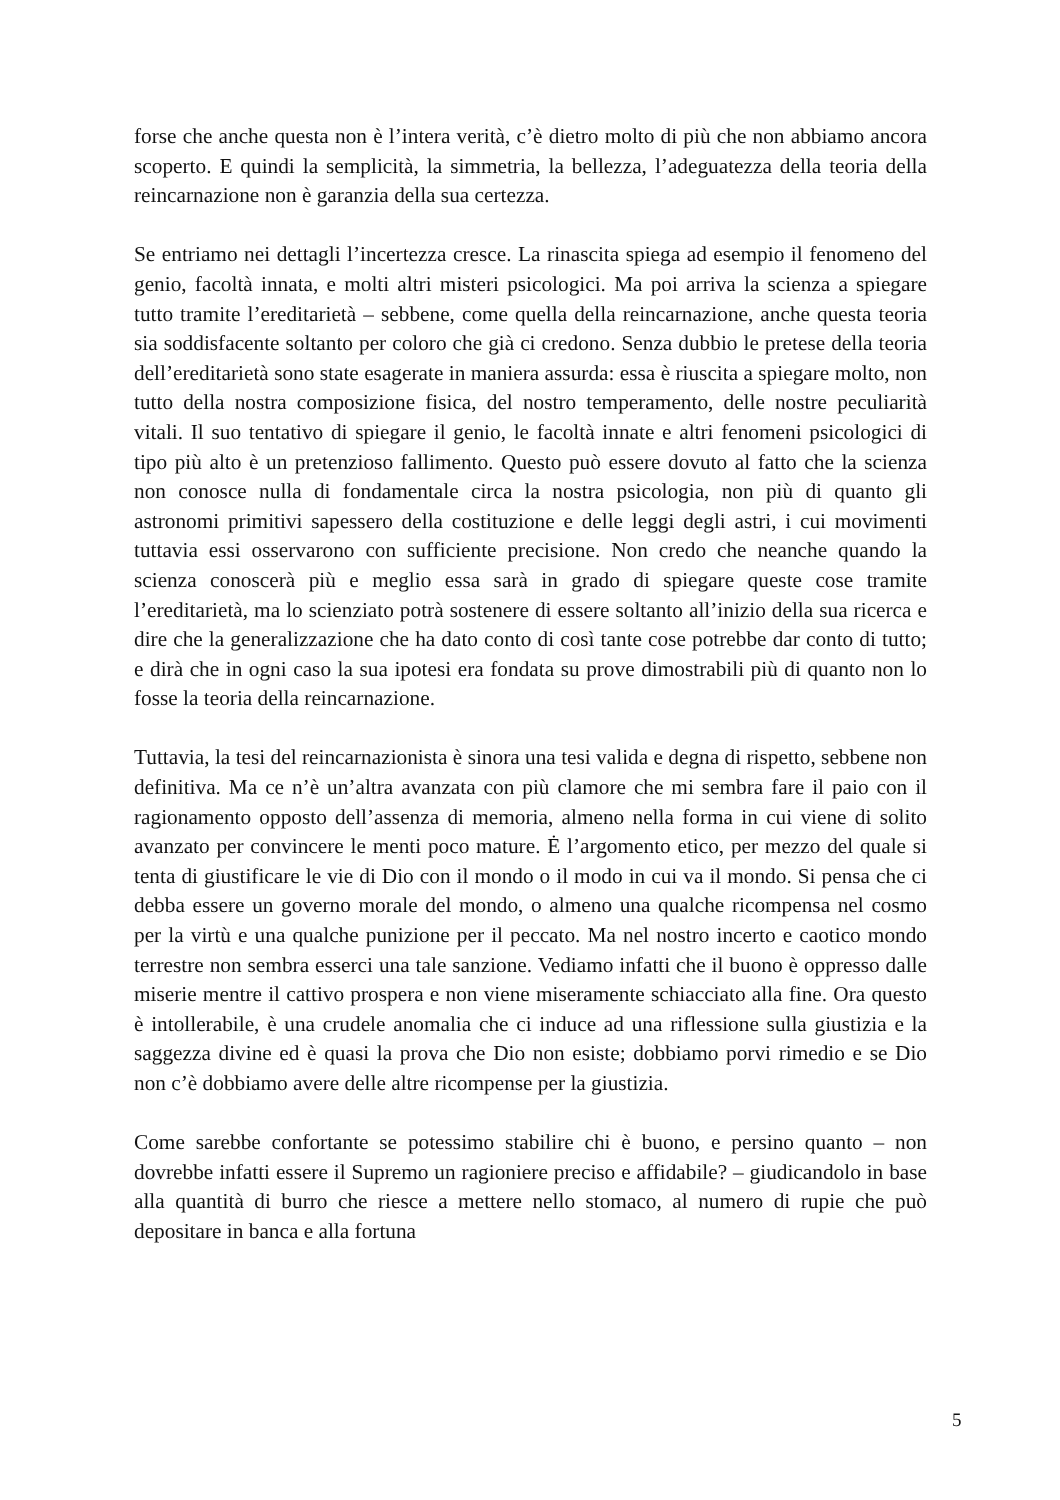forse che anche questa non è l’intera verità, c’è dietro molto di più che non abbiamo ancora scoperto. E quindi la semplicità, la simmetria, la bellezza, l’adeguatezza della teoria della reincarnazione non è garanzia della sua certezza.
Se entriamo nei dettagli l’incertezza cresce. La rinascita spiega ad esempio il fenomeno del genio, facoltà innata, e molti altri misteri psicologici. Ma poi arriva la scienza a spiegare tutto tramite l’ereditarietà – sebbene, come quella della reincarnazione, anche questa teoria sia soddisfacente soltanto per coloro che già ci credono. Senza dubbio le pretese della teoria dell’ereditarietà sono state esagerate in maniera assurda: essa è riuscita a spiegare molto, non tutto della nostra composizione fisica, del nostro temperamento, delle nostre peculiarità vitali. Il suo tentativo di spiegare il genio, le facoltà innate e altri fenomeni psicologici di tipo più alto è un pretenzioso fallimento. Questo può essere dovuto al fatto che la scienza non conosce nulla di fondamentale circa la nostra psicologia, non più di quanto gli astronomi primitivi sapessero della costituzione e delle leggi degli astri, i cui movimenti tuttavia essi osservarono con sufficiente precisione. Non credo che neanche quando la scienza conoscerà più e meglio essa sarà in grado di spiegare queste cose tramite l’ereditarietà, ma lo scienziato potrà sostenere di essere soltanto all’inizio della sua ricerca e dire che la generalizzazione che ha dato conto di così tante cose potrebbe dar conto di tutto; e dirà che in ogni caso la sua ipotesi era fondata su prove dimostrabili più di quanto non lo fosse la teoria della reincarnazione.
Tuttavia, la tesi del reincarnazionista è sinora una tesi valida e degna di rispetto, sebbene non definitiva. Ma ce n’è un’altra avanzata con più clamore che mi sembra fare il paio con il ragionamento opposto dell’assenza di memoria, almeno nella forma in cui viene di solito avanzato per convincere le menti poco mature. Ė l’argomento etico, per mezzo del quale si tenta di giustificare le vie di Dio con il mondo o il modo in cui va il mondo. Si pensa che ci debba essere un governo morale del mondo, o almeno una qualche ricompensa nel cosmo per la virtù e una qualche punizione per il peccato. Ma nel nostro incerto e caotico mondo terrestre non sembra esserci una tale sanzione. Vediamo infatti che il buono è oppresso dalle miserie mentre il cattivo prospera e non viene miseramente schiacciato alla fine. Ora questo è intollerabile, è una crudele anomalia che ci induce ad una riflessione sulla giustizia e la saggezza divine ed è quasi la prova che Dio non esiste; dobbiamo porvi rimedio e se Dio non c’è dobbiamo avere delle altre ricompense per la giustizia.
Come sarebbe confortante se potessimo stabilire chi è buono, e persino quanto – non dovrebbe infatti essere il Supremo un ragioniere preciso e affidabile? – giudicandolo in base alla quantità di burro che riesce a mettere nello stomaco, al numero di rupie che può depositare in banca e alla fortuna
5